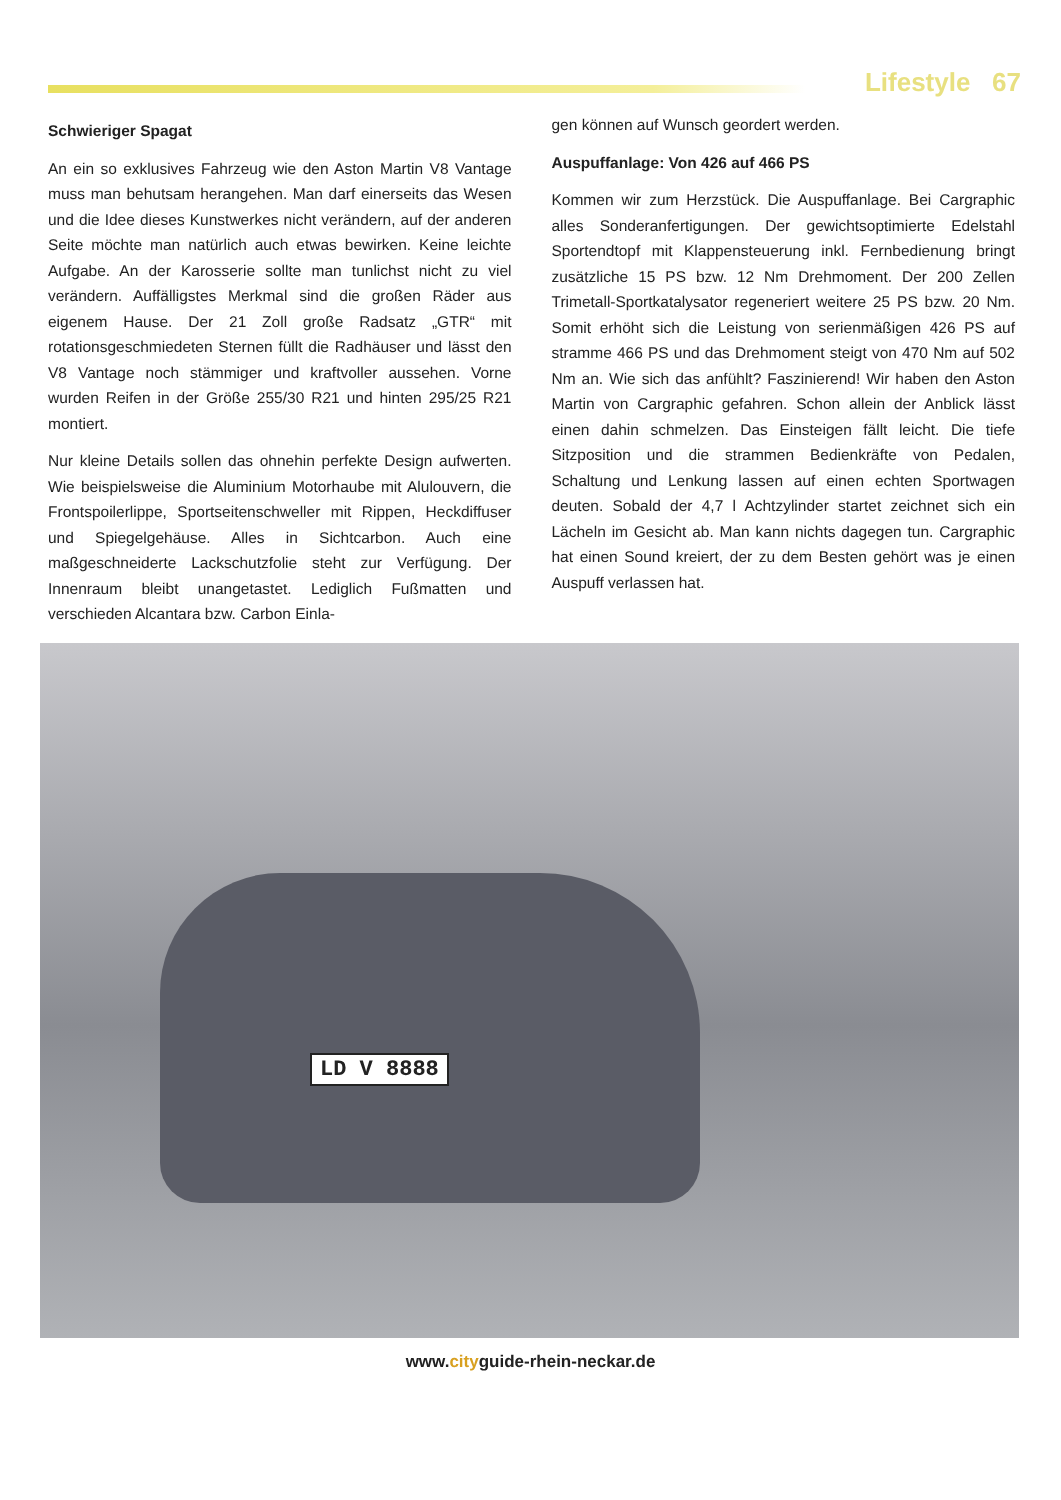Lifestyle 67
Schwieriger Spagat
An ein so exklusives Fahrzeug wie den Aston Martin V8 Vantage muss man behutsam herangehen. Man darf einerseits das Wesen und die Idee dieses Kunstwerkes nicht verändern, auf der anderen Seite möchte man natürlich auch etwas bewirken. Keine leichte Aufgabe. An der Karosserie sollte man tunlichst nicht zu viel verändern. Auffälligstes Merkmal sind die großen Räder aus eigenem Hause. Der 21 Zoll große Radsatz „GTR“ mit rotationsgeschmiedeten Sternen füllt die Radhäuser und lässt den V8 Vantage noch stämmiger und kraftvoller aussehen. Vorne wurden Reifen in der Größe 255/30 R21 und hinten 295/25 R21 montiert.
Nur kleine Details sollen das ohnehin perfekte Design aufwerten. Wie beispielsweise die Aluminium Motorhaube mit Alulouvern, die Frontspoilerlippe, Sportseitenschweller mit Rippen, Heckdiffuser und Spiegelgehäuse. Alles in Sichtcarbon. Auch eine maßgeschneiderte Lackschutzfolie steht zur Verfügung. Der Innenraum bleibt unangetastet. Lediglich Fußmatten und verschieden Alcantara bzw. Carbon Einla-
gen können auf Wunsch geordert werden.
Auspuffanlage: Von 426 auf 466 PS
Kommen wir zum Herzstück. Die Auspuffanlage. Bei Cargraphic alles Sonderanfertigungen. Der gewichtsoptimierte Edelstahl Sportendtopf mit Klappensteuerung inkl. Fernbedienung bringt zusätzliche 15 PS bzw. 12 Nm Drehmoment. Der 200 Zellen Trimetall-Sportkatalysator regeneriert weitere 25 PS bzw. 20 Nm. Somit erhöht sich die Leistung von serienmäßigen 426 PS auf stramme 466 PS und das Drehmoment steigt von 470 Nm auf 502 Nm an. Wie sich das anfühlt? Faszinierend! Wir haben den Aston Martin von Cargraphic gefahren. Schon allein der Anblick lässt einen dahin schmelzen. Das Einsteigen fällt leicht. Die tiefe Sitzposition und die strammen Bedienkräfte von Pedalen, Schaltung und Lenkung lassen auf einen echten Sportwagen deuten. Sobald der 4,7 l Achtzylinder startet zeichnet sich ein Lächeln im Gesicht ab. Man kann nichts dagegen tun. Cargraphic hat einen Sound kreiert, der zu dem Besten gehört was je einen Auspuff verlassen hat.
LD V 8888
www.cityguide-rhein-neckar.de